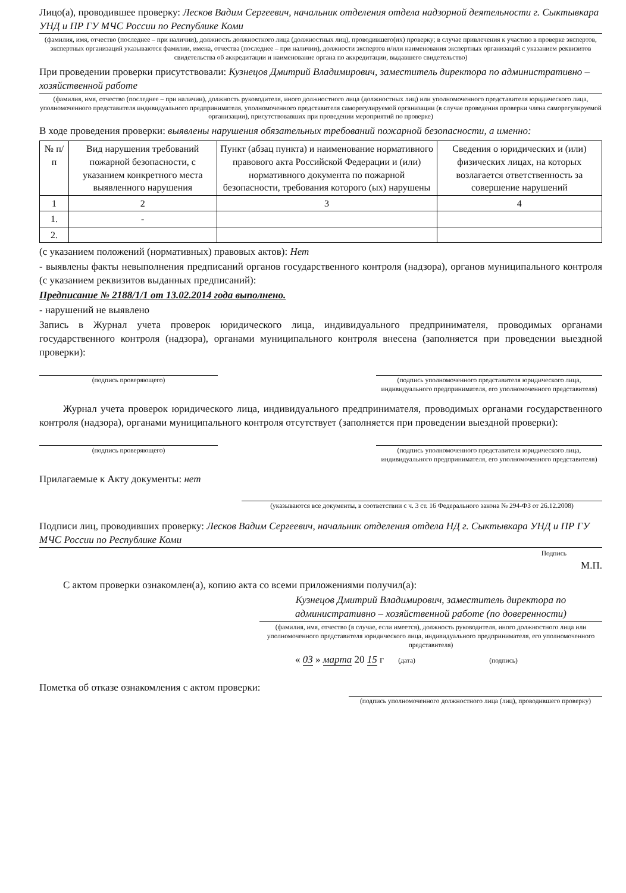Лицо(а), проводившее проверку: Лесков Вадим Сергеевич, начальник отделения отдела надзорной деятельности г. Сыктывкара УНД и ПР ГУ МЧС России по Республике Коми
(фамилия, имя, отчество (последнее – при наличии), должность должностного лица (должностных лиц), проводившего(их) проверку; в случае привлечения к участию в проверке экспертов, экспертных организаций указываются фамилии, имена, отчества (последнее – при наличии), должности экспертов и/или наименования экспертных организаций с указанием реквизитов свидетельства об аккредитации и наименование органа по аккредитации, выдавшего свидетельство)
При проведении проверки присутствовали: Кузнецов Дмитрий Владимирович, заместитель директора по административно – хозяйственной работе
(фамилия, имя, отчество (последнее – при наличии), должность руководителя, иного должностного лица (должностных лиц) или уполномоченного представителя юридического лица, уполномоченного представителя индивидуального предпринимателя, уполномоченного представителя саморегулируемой организации (в случае проведения проверки члена саморегулируемой организации), присутствовавших при проведении мероприятий по проверке)
В ходе проведения проверки: выявлены нарушения обязательных требований пожарной безопасности, а именно:
| № п/п | Вид нарушения требований пожарной безопасности, с указанием конкретного места выявленного нарушения | Пункт (абзац пункта) и наименование нормативного правового акта Российской Федерации и (или) нормативного документа по пожарной безопасности, требования которого (ых) нарушены | Сведения о юридических и (или) физических лицах, на которых возлагается ответственность за совершение нарушений |
| --- | --- | --- | --- |
| 1 | 2 | 3 | 4 |
| 1. | - | | |
| 2. | | | |
(с указанием положений (нормативных) правовых актов): Нет
- выявлены факты невыполнения предписаний органов государственного контроля (надзора), органов муниципального контроля (с указанием реквизитов выданных предписаний):
Предписание № 2188/1/1 от 13.02.2014 года выполнено.
- нарушений не выявлено
Запись в Журнал учета проверок юридического лица, индивидуального предпринимателя, проводимых органами государственного контроля (надзора), органами муниципального контроля внесена (заполняется при проведении выездной проверки):
(подпись проверяющего) (подпись уполномоченного представителя юридического лица, индивидуального предпринимателя, его уполномоченного представителя)
Журнал учета проверок юридического лица, индивидуального предпринимателя, проводимых органами государственного контроля (надзора), органами муниципального контроля отсутствует (заполняется при проведении выездной проверки):
(подпись проверяющего) (подпись уполномоченного представителя юридического лица, индивидуального предпринимателя, его уполномоченного представителя)
Прилагаемые к Акту документы: нет
(указываются все документы, в соответствии с ч. 3 ст. 16 Федерального закона № 294-ФЗ от 26.12.2008)
Подписи лиц, проводивших проверку: Лесков Вадим Сергеевич, начальник отделения отдела НД г. Сыктывкара УНД и ПР ГУ МЧС России по Республике Коми
Подпись
М.П.
С актом проверки ознакомлен(а), копию акта со всеми приложениями получил(а):
Кузнецов Дмитрий Владимирович, заместитель директора по административно – хозяйственной работе (по доверенности)
(фамилия, имя, отчество (в случае, если имеется), должность руководителя, иного должностного лица или уполномоченного представителя юридического лица, индивидуального предпринимателя, его уполномоченного представителя)
« 03 » марта 20 15 г (дата) (подпись)
Пометка об отказе ознакомления с актом проверки:
(подпись уполномоченного должностного лица (лиц), проводившего проверку)